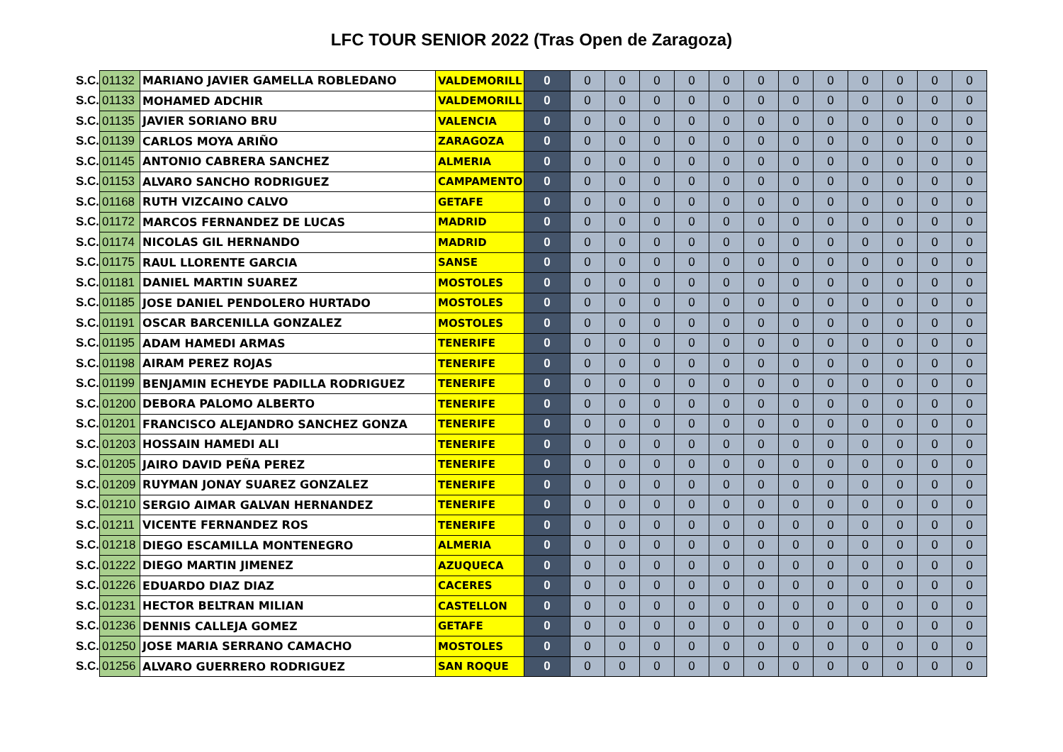LFC TOUR SENIOR 2022 (Tras Open de Zaragoza)
| S.C. | 01132 | MARIANO JAVIER GAMELLA ROBLEDANO | VALDEMORILL | 0 | 0 | 0 | 0 | 0 | 0 | 0 | 0 | 0 | 0 | 0 | 0 | 0 |
| S.C. | 01133 | MOHAMED ADCHIR | VALDEMORILL | 0 | 0 | 0 | 0 | 0 | 0 | 0 | 0 | 0 | 0 | 0 | 0 | 0 |
| S.C. | 01135 | JAVIER SORIANO BRU | VALENCIA | 0 | 0 | 0 | 0 | 0 | 0 | 0 | 0 | 0 | 0 | 0 | 0 | 0 |
| S.C. | 01139 | CARLOS MOYA ARIÑO | ZARAGOZA | 0 | 0 | 0 | 0 | 0 | 0 | 0 | 0 | 0 | 0 | 0 | 0 | 0 |
| S.C. | 01145 | ANTONIO CABRERA SANCHEZ | ALMERIA | 0 | 0 | 0 | 0 | 0 | 0 | 0 | 0 | 0 | 0 | 0 | 0 | 0 |
| S.C. | 01153 | ALVARO SANCHO RODRIGUEZ | CAMPAMENTO | 0 | 0 | 0 | 0 | 0 | 0 | 0 | 0 | 0 | 0 | 0 | 0 | 0 |
| S.C. | 01168 | RUTH VIZCAINO CALVO | GETAFE | 0 | 0 | 0 | 0 | 0 | 0 | 0 | 0 | 0 | 0 | 0 | 0 | 0 |
| S.C. | 01172 | MARCOS FERNANDEZ DE LUCAS | MADRID | 0 | 0 | 0 | 0 | 0 | 0 | 0 | 0 | 0 | 0 | 0 | 0 | 0 |
| S.C. | 01174 | NICOLAS GIL HERNANDO | MADRID | 0 | 0 | 0 | 0 | 0 | 0 | 0 | 0 | 0 | 0 | 0 | 0 | 0 |
| S.C. | 01175 | RAUL LLORENTE GARCIA | SANSE | 0 | 0 | 0 | 0 | 0 | 0 | 0 | 0 | 0 | 0 | 0 | 0 | 0 |
| S.C. | 01181 | DANIEL MARTIN SUAREZ | MOSTOLES | 0 | 0 | 0 | 0 | 0 | 0 | 0 | 0 | 0 | 0 | 0 | 0 | 0 |
| S.C. | 01185 | JOSE DANIEL PENDOLERO HURTADO | MOSTOLES | 0 | 0 | 0 | 0 | 0 | 0 | 0 | 0 | 0 | 0 | 0 | 0 | 0 |
| S.C. | 01191 | OSCAR BARCENILLA GONZALEZ | MOSTOLES | 0 | 0 | 0 | 0 | 0 | 0 | 0 | 0 | 0 | 0 | 0 | 0 | 0 |
| S.C. | 01195 | ADAM HAMEDI ARMAS | TENERIFE | 0 | 0 | 0 | 0 | 0 | 0 | 0 | 0 | 0 | 0 | 0 | 0 | 0 |
| S.C. | 01198 | AIRAM PEREZ ROJAS | TENERIFE | 0 | 0 | 0 | 0 | 0 | 0 | 0 | 0 | 0 | 0 | 0 | 0 | 0 |
| S.C. | 01199 | BENJAMIN ECHEYDE PADILLA RODRIGUEZ | TENERIFE | 0 | 0 | 0 | 0 | 0 | 0 | 0 | 0 | 0 | 0 | 0 | 0 | 0 |
| S.C. | 01200 | DEBORA PALOMO ALBERTO | TENERIFE | 0 | 0 | 0 | 0 | 0 | 0 | 0 | 0 | 0 | 0 | 0 | 0 | 0 |
| S.C. | 01201 | FRANCISCO ALEJANDRO SANCHEZ GONZA | TENERIFE | 0 | 0 | 0 | 0 | 0 | 0 | 0 | 0 | 0 | 0 | 0 | 0 | 0 |
| S.C. | 01203 | HOSSAIN HAMEDI ALI | TENERIFE | 0 | 0 | 0 | 0 | 0 | 0 | 0 | 0 | 0 | 0 | 0 | 0 | 0 |
| S.C. | 01205 | JAIRO DAVID PEÑA PEREZ | TENERIFE | 0 | 0 | 0 | 0 | 0 | 0 | 0 | 0 | 0 | 0 | 0 | 0 | 0 |
| S.C. | 01209 | RUYMAN JONAY SUAREZ GONZALEZ | TENERIFE | 0 | 0 | 0 | 0 | 0 | 0 | 0 | 0 | 0 | 0 | 0 | 0 | 0 |
| S.C. | 01210 | SERGIO AIMAR GALVAN HERNANDEZ | TENERIFE | 0 | 0 | 0 | 0 | 0 | 0 | 0 | 0 | 0 | 0 | 0 | 0 | 0 |
| S.C. | 01211 | VICENTE FERNANDEZ ROS | TENERIFE | 0 | 0 | 0 | 0 | 0 | 0 | 0 | 0 | 0 | 0 | 0 | 0 | 0 |
| S.C. | 01218 | DIEGO ESCAMILLA MONTENEGRO | ALMERIA | 0 | 0 | 0 | 0 | 0 | 0 | 0 | 0 | 0 | 0 | 0 | 0 | 0 |
| S.C. | 01222 | DIEGO MARTIN JIMENEZ | AZUQUECA | 0 | 0 | 0 | 0 | 0 | 0 | 0 | 0 | 0 | 0 | 0 | 0 | 0 |
| S.C. | 01226 | EDUARDO DIAZ DIAZ | CACERES | 0 | 0 | 0 | 0 | 0 | 0 | 0 | 0 | 0 | 0 | 0 | 0 | 0 |
| S.C. | 01231 | HECTOR BELTRAN MILIAN | CASTELLON | 0 | 0 | 0 | 0 | 0 | 0 | 0 | 0 | 0 | 0 | 0 | 0 | 0 |
| S.C. | 01236 | DENNIS CALLEJA GOMEZ | GETAFE | 0 | 0 | 0 | 0 | 0 | 0 | 0 | 0 | 0 | 0 | 0 | 0 | 0 |
| S.C. | 01250 | JOSE MARIA SERRANO CAMACHO | MOSTOLES | 0 | 0 | 0 | 0 | 0 | 0 | 0 | 0 | 0 | 0 | 0 | 0 | 0 |
| S.C. | 01256 | ALVARO GUERRERO RODRIGUEZ | SAN ROQUE | 0 | 0 | 0 | 0 | 0 | 0 | 0 | 0 | 0 | 0 | 0 | 0 | 0 |